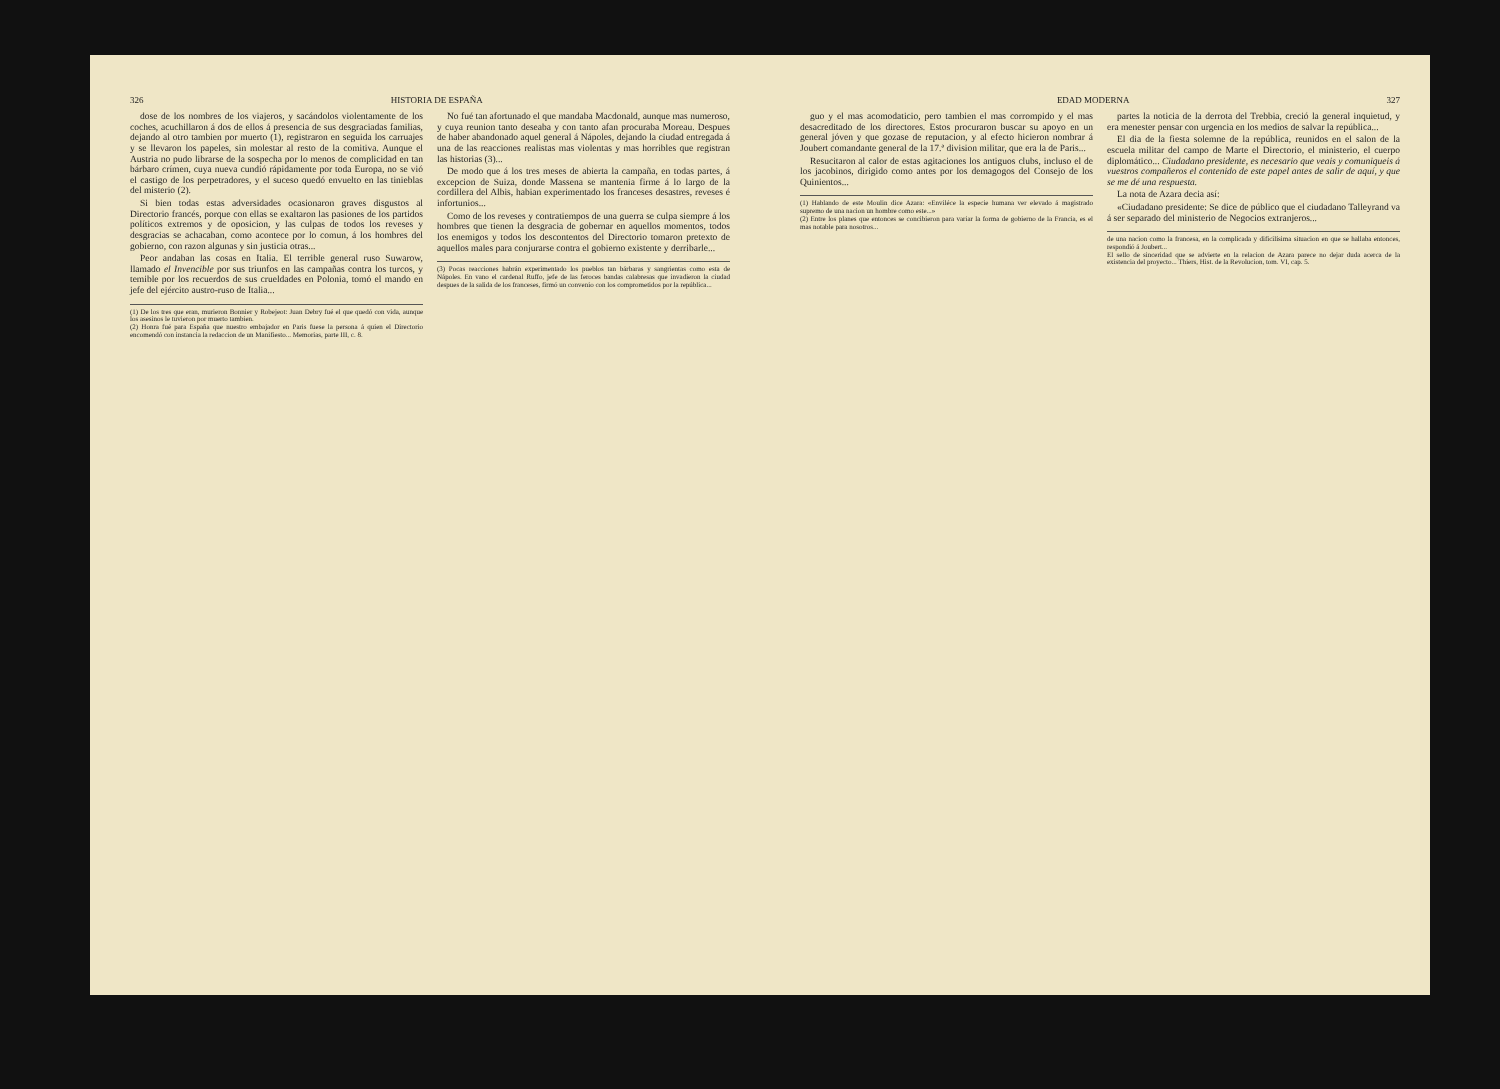326 HISTORIA DE ESPAÑA
dose de los nombres de los viajeros, y sacándolos violentamente de los coches, acuchillaron á dos de ellos á presencia de sus desgraciadas familias, dejando al otro tambien por muerto (1), registraron en seguida los carruajes y se llevaron los papeles, sin molestar al resto de la comitiva. Aunque el Austria no pudo librarse de la sospecha por lo menos de complicidad en tan bárbaro crímen, cuya nueva cundió rápidamente por toda Europa, no se vió el castigo de los perpetradores, y el suceso quedó envuelto en las tinieblas del misterio (2).
Si bien todas estas adversidades ocasionaron graves disgustos al Directorio francés, porque con ellas se exaltaron las pasiones de los partidos políticos extremos y de oposicion, y las culpas de todos los reveses y desgracias se achacaban, como acontece por lo comun, á los hombres del gobierno, con razon algunas y sin justicia otras...
Peor andaban las cosas en Italia. El terrible general ruso Suwarow, llamado el Invencible por sus triunfos en las campañas contra los turcos, y temible por los recuerdos de sus crueldades en Polonia, tomó el mando en jefe del ejército austro-ruso de Italia...
(1) De los tres que eran, murieron Bonnier y Robejeot: Juan Debry fué el que quedó con vida, aunque los asesinos le tuvieron por muerto tambien.
(2) Honra fué para España que nuestro embajador en Paris fuese la persona á quien el Directorio encomendó con instancia la redaccion de un Manifiesto... Memorias, parte III, c. 8.
No fué tan afortunado el que mandaba Macdonald, aunque mas numeroso, y cuya reunion tanto deseaba y con tanto afan procuraba Moreau. Despues de haber abandonado aquel general á Nápoles, dejando la ciudad entregada á una de las reacciones realistas mas violentas y mas horribles que registran las historias (3)...
De modo que á los tres meses de abierta la campaña, en todas partes, á excepcion de Suiza, donde Massena se mantenia firme á lo largo de la cordillera del Albis, habian experimentado los franceses desastres, reveses é infortunios...
Como de los reveses y contratiempos de una guerra se culpa siempre á los hombres que tienen la desgracia de gobernar en aquellos momentos, todos los enemigos y todos los descontentos del Directorio tomaron pretexto de aquellos males para conjurarse contra el gobierno existente y derribarle...
(3) Pocas reacciones habrán experimentado los pueblos tan bárbaras y sangrientas como esta de Nápoles. En vano el cardenal Ruffo, jefe de las feroces bandas calabresas que invadieron la ciudad despues de la salida de los franceses, firmó un convenio con los comprometidos por la república...
EDAD MODERNA 327
guo y el mas acomodaticio, pero tambien el mas corrompido y el mas desacreditado de los directores. Estos procuraron buscar su apoyo en un general jóven y que gozase de reputacion, y al efecto hicieron nombrar á Joubert comandante general de la 17.ª division militar, que era la de Paris...
Resucitaron al calor de estas agitaciones los antiguos clubs, incluso el de los jacobinos, dirigido como antes por los demagogos del Consejo de los Quinientos...
(1) Hablando de este Moulin dice Azara: «Enviléce la especie humana ver elevado á magistrado supremo de una nacion un hombre como este...»
(2) Entre los planes que entonces se concibieron para variar la forma de gobierno de la Francia, es el mas notable para nosotros...
partes la noticia de la derrota del Trebbia, creció la general inquietud, y era menester pensar con urgencia en los medios de salvar la república...
El dia de la fiesta solemne de la república, reunidos en el salon de la escuela militar del campo de Marte el Directorio, el ministerio, el cuerpo diplomático... Ciudadano presidente, es necesario que veais y comuniqueis á vuestros compañeros el contenido de este papel antes de salir de aquí, y que se me dé una respuesta.
La nota de Azara decia así:
«Ciudadano presidente: Se dice de público que el ciudadano Talleyrand va á ser separado del ministerio de Negocios extranjeros...
de una nacion como la francesa, en la complicada y dificilísima situacion en que se hallaba entonces, respondió á Joubert...
El sello de sinceridad que se advierte en la relacion de Azara parece no dejar duda acerca de la existencia del proyecto... Thiers, Hist. de la Revolucion, tom. VI, cap. 5.